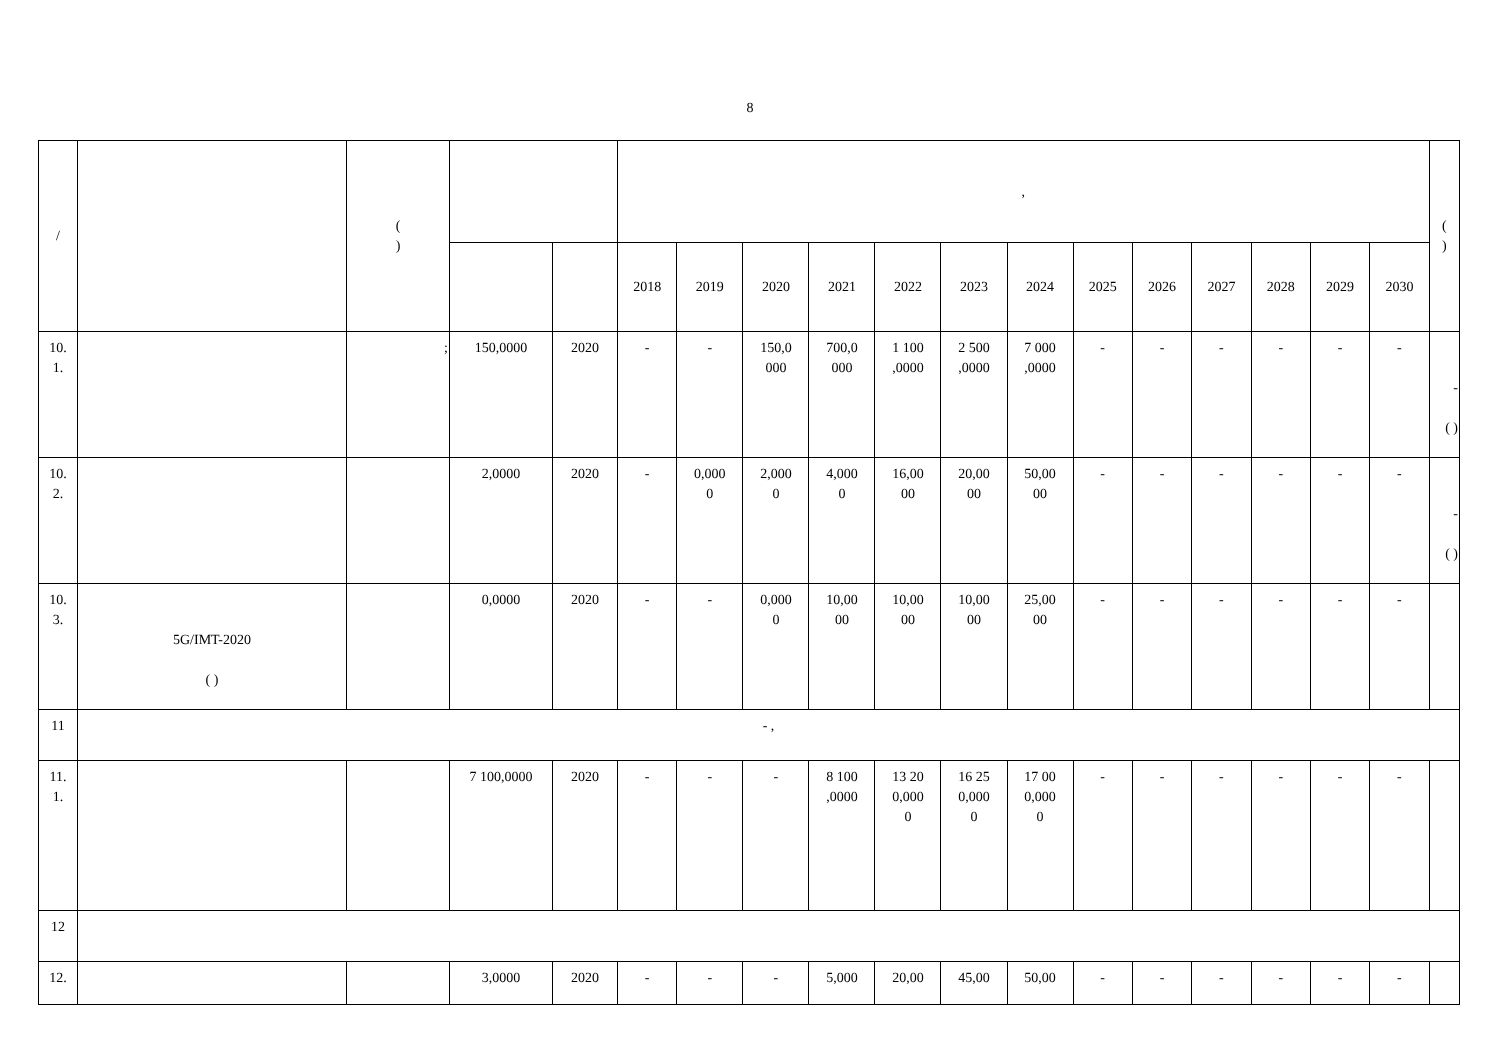8
| / | | ( ) | | | , | | | | | | | | | | | | | ( ) |
| --- | --- | --- | --- | --- | --- | --- | --- | --- | --- | --- | --- | --- | --- | --- | --- | --- | --- | --- |
| | | | | | 2018 | 2019 | 2020 | 2021 | 2022 | 2023 | 2024 | 2025 | 2026 | 2027 | 2028 | 2029 | 2030 | |
| 10. 1. | | ; | 150,0000 | 2020 | - | - | 150,0 000 | 700,0 000 | 1 100 ,0000 | 2 500 ,0000 | 7 000 ,0000 | - | - | - | - | - | - | - ( ) |
| 10. 2. | | | 2,0000 | 2020 | - | 0,000 0 | 2,000 0 | 4,000 0 | 16,00 00 | 20,00 00 | 50,00 00 | - | - | - | - | - | - | - ( ) |
| 10. 3. | 5G/IMT-2020 ( ) | | 0,0000 | 2020 | - | - | 0,000 0 | 10,00 00 | 10,00 00 | 10,00 00 | 25,00 00 | - | - | - | - | - | - | |
| 11 | - , | | | | | | | | | | | | | | | | | |
| 11. 1. | | | 7 100,0000 | 2020 | - | - | - | 8 100 ,0000 | 13 20 0,000 0 | 16 25 0,000 0 | 17 00 0,000 0 | - | - | - | - | - | - | |
| 12 | | | | | | | | | | | | | | | | | | |
| 12. | | | 3,0000 | 2020 | - | - | - | 5,000 | 20,00 | 45,00 | 50,00 | - | - | - | - | - | - | |